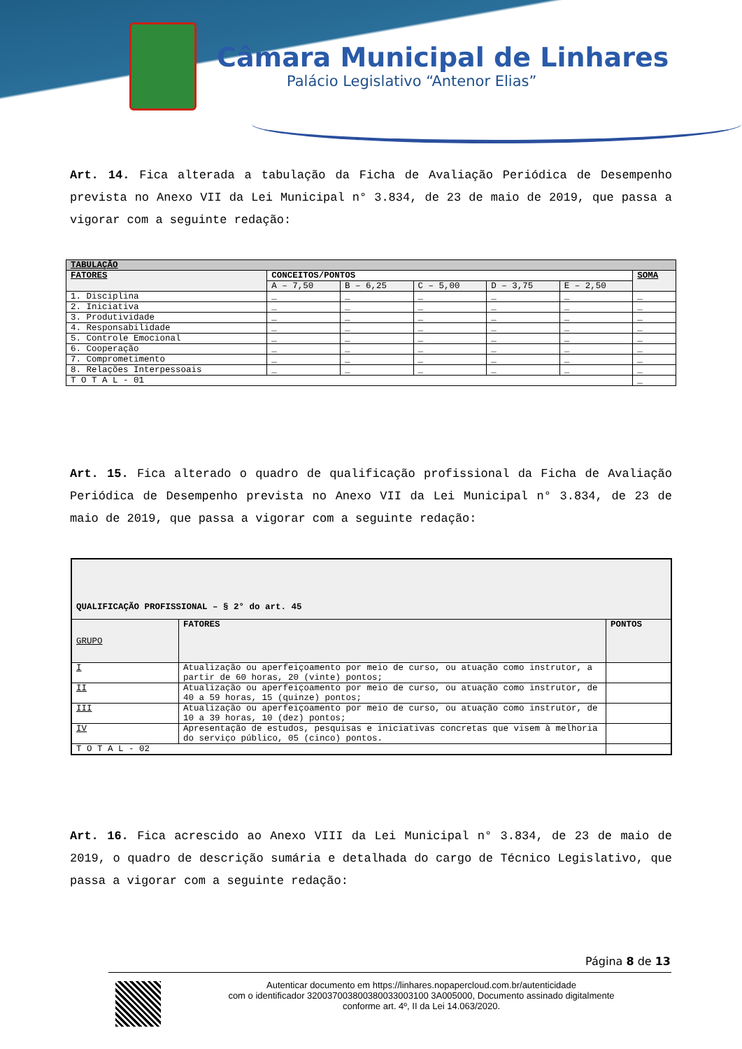Câmara Municipal de Linhares
Palácio Legislativo “Antenor Elias”
Art. 14. Fica alterada a tabulação da Ficha de Avaliação Periódica de Desempenho prevista no Anexo VII da Lei Municipal n° 3.834, de 23 de maio de 2019, que passa a vigorar com a seguinte redação:
| TABULAÇÃO | | | | | | |
| --- | --- | --- | --- | --- | --- | --- |
| FATORES | CONCEITOS/PONTOS | | | | | SOMA |
| | A – 7,50 | B – 6,25 | C – 5,00 | D – 3,75 | E – 2,50 | |
| 1. Disciplina | _ | _ | _ | _ | _ | _ |
| 2. Iniciativa | _ | _ | _ | _ | _ | _ |
| 3. Produtividade | _ | _ | _ | _ | _ | _ |
| 4. Responsabilidade | _ | _ | _ | _ | _ | _ |
| 5. Controle Emocional | _ | _ | _ | _ | _ | _ |
| 6. Cooperação | _ | _ | _ | _ | _ | _ |
| 7. Comprometimento | _ | _ | _ | _ | _ | _ |
| 8. Relações Interpessoais | _ | _ | _ | _ | _ | _ |
| T O T A L - 01 | | | | | | _ |
Art. 15. Fica alterado o quadro de qualificação profissional da Ficha de Avaliação Periódica de Desempenho prevista no Anexo VII da Lei Municipal n° 3.834, de 23 de maio de 2019, que passa a vigorar com a seguinte redação:
| QUALIFICAÇÃO PROFISSIONAL – § 2° do art. 45 | | |
| --- | --- | --- |
| GRUPO | FATORES | PONTOS |
| I | Atualização ou aperfeiçoamento por meio de curso, ou atuação como instrutor, a partir de 60 horas, 20 (vinte) pontos; | |
| II | Atualização ou aperfeiçoamento por meio de curso, ou atuação como instrutor, de 40 a 59 horas, 15 (quinze) pontos; | |
| III | Atualização ou aperfeiçoamento por meio de curso, ou atuação como instrutor, de 10 a 39 horas, 10 (dez) pontos; | |
| IV | Apresentação de estudos, pesquisas e iniciativas concretas que visem à melhoria do serviço público, 05 (cinco) pontos. | |
| T O T A L - 02 | | |
Art. 16. Fica acrescido ao Anexo VIII da Lei Municipal n° 3.834, de 23 de maio de 2019, o quadro de descrição sumária e detalhada do cargo de Técnico Legislativo, que passa a vigorar com a seguinte redação:
Página 8 de 13
Autenticar documento em https://linhares.nopapercloud.com.br/autenticidade
com o identificador 320037003800380033003100 3A005000, Documento assinado digitalmente
conforme art. 4º, II da Lei 14.063/2020.